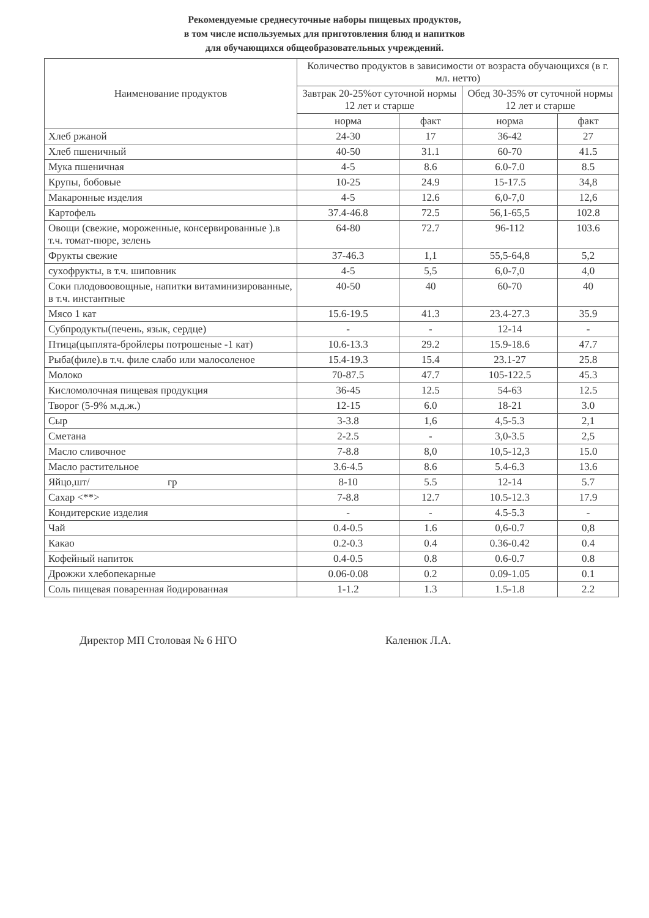Рекомендуемые среднесуточные наборы пищевых продуктов,
в том числе используемых для приготовления блюд и напитков
для обучающихся общеобразовательных учреждений.
| Наименование продуктов | Количество продуктов в зависимости от возраста обучающихся (в г. мл. нетто) | | | |
| --- | --- | --- | --- | --- |
| | Завтрак 20-25%от суточной нормы 12 лет и старше | | Обед 30-35% от суточной нормы 12 лет и старше | |
| | норма | факт | норма | факт |
| Хлеб ржаной | 24-30 | 17 | 36-42 | 27 |
| Хлеб пшеничный | 40-50 | 31.1 | 60-70 | 41.5 |
| Мука пшеничная | 4-5 | 8.6 | 6.0-7.0 | 8.5 |
| Крупы, бобовые | 10-25 | 24.9 | 15-17.5 | 34,8 |
| Макаронные изделия | 4-5 | 12.6 | 6,0-7,0 | 12,6 |
| Картофель | 37.4-46.8 | 72.5 | 56,1-65,5 | 102.8 |
| Овощи (свежие, мороженные, консервированные ).в т.ч. томат-пюре, зелень | 64-80 | 72.7 | 96-112 | 103.6 |
| Фрукты свежие | 37-46.3 | 1,1 | 55,5-64,8 | 5,2 |
| сухофрукты, в т.ч. шиповник | 4-5 | 5,5 | 6,0-7,0 | 4,0 |
| Соки плодовоовощные, напитки витаминизированные, в т.ч. инстантные | 40-50 | 40 | 60-70 | 40 |
| Мясо 1 кат | 15.6-19.5 | 41.3 | 23.4-27.3 | 35.9 |
| Субпродукты(печень, язык, сердце) | - | - | 12-14 | - |
| Птица(цыплята-бройлеры потрошеные -1 кат) | 10.6-13.3 | 29.2 | 15.9-18.6 | 47.7 |
| Рыба(филе).в т.ч. филе слабо или малосоленое | 15.4-19.3 | 15.4 | 23.1-27 | 25.8 |
| Молоко | 70-87.5 | 47.7 | 105-122.5 | 45.3 |
| Кисломолочная пищевая продукция | 36-45 | 12.5 | 54-63 | 12.5 |
| Творог (5-9% м.д.ж.) | 12-15 | 6.0 | 18-21 | 3.0 |
| Сыр | 3-3.8 | 1,6 | 4,5-5.3 | 2,1 |
| Сметана | 2-2.5 | - | 3,0-3.5 | 2,5 |
| Масло сливочное | 7-8.8 | 8,0 | 10,5-12,3 | 15.0 |
| Масло растительное | 3.6-4.5 | 8.6 | 5.4-6.3 | 13.6 |
| Яйцо,шт/ гр | 8-10 | 5.5 | 12-14 | 5.7 |
| Сахар <**> | 7-8.8 | 12.7 | 10.5-12.3 | 17.9 |
| Кондитерские изделия | - | - | 4.5-5.3 | - |
| Чай | 0.4-0.5 | 1.6 | 0,6-0.7 | 0,8 |
| Какао | 0.2-0.3 | 0.4 | 0.36-0.42 | 0.4 |
| Кофейный напиток | 0.4-0.5 | 0.8 | 0.6-0.7 | 0.8 |
| Дрожжи хлебопекарные | 0.06-0.08 | 0.2 | 0.09-1.05 | 0.1 |
| Соль пищевая поваренная йодированная | 1-1.2 | 1.3 | 1.5-1.8 | 2.2 |
Директор МП Столовая № 6 НГО Каленюк Л.А.